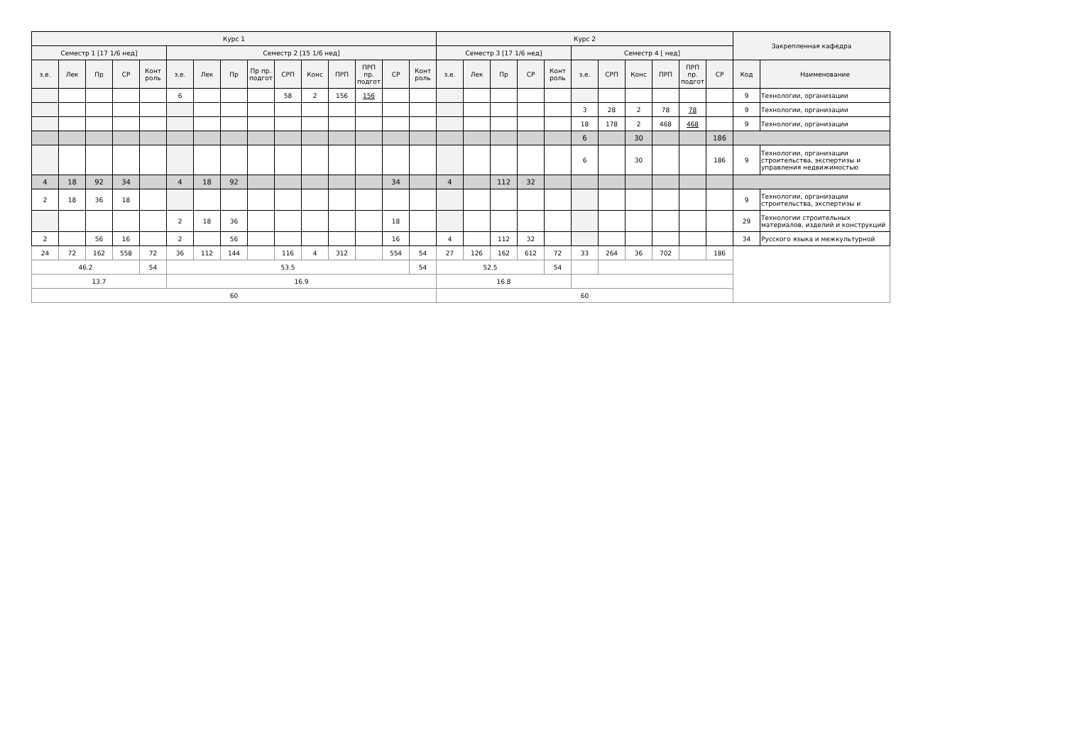| Курс 1 | | | | | | | | | | | | | | | Курс 2 | | | | | | | | | | | Закрепленная кафедра | |
| --- | --- | --- | --- | --- | --- | --- | --- | --- | --- | --- | --- | --- | --- | --- | --- | --- | --- | --- | --- | --- | --- | --- | --- | --- | --- | --- | --- |
| Семестр 1 [17 1/6 нед] | | | | | Семестр 2 [15 1/6 нед] | | | | | | | | | | Семестр 3 [17 1/6 нед] | | | | | Семестр 4 [ нед] | | | | | | | |
| з.е. | Лек | Пр | СР | Конт роль | з.е. | Лек | Пр | Пр пр. подгот | СРП | Конс | ПРП | ПРП пр. подгот | СР | Конт роль | з.е. | Лек | Пр | СР | Конт роль | з.е. | СРП | Конс | ПРП | ПРП пр. подгот | СР | Код | Наименование |
| | | | | | 6 | | | | 58 | 2 | 156 | 156 | | | | | | | | | | | | | | 9 | Технологии, организации |
| | | | | | | | | | | | | | | | | | | | | 3 | 28 | 2 | 78 | 78 | | 9 | Технологии, организации |
| | | | | | | | | | | | | | | | | | | | | 18 | 178 | 2 | 468 | 468 | | 9 | Технологии, организации |
| | | | | | | | | | | | | | | | | | | | | 6 | | 30 | | | 186 | | |
| | | | | | | | | | | | | | | | | | | | | 6 | | 30 | | | 186 | 9 | Технологии, организации строительства, экспертизы и управления недвижимостью |
| 4 | 18 | 92 | 34 | | 4 | 18 | 92 | | | | | | 34 | | 4 | | 112 | 32 | | | | | | | | | |
| 2 | 18 | 36 | 18 | | | | | | | | | | | | | | | | | | | | | | | 9 | Технологии, организации строительства, экспертизы и |
| | | | | | 2 | 18 | 36 | | | | | | 18 | | | | | | | | | | | | | 29 | Технологии строительных материалов, изделий и конструкций |
| 2 | | 56 | 16 | | 2 | | 56 | | | | | | 16 | | 4 | | 112 | 32 | | | | | | | | 34 | Русского языка и межкультурной |
| 24 | 72 | 162 | 558 | 72 | 36 | 112 | 144 | | 116 | 4 | 312 | | 554 | 54 | 27 | 126 | 162 | 612 | 72 | 33 | 264 | 36 | 702 | | 186 | | |
| 46.2 | | | | 54 | 53.5 | | | | | | | | | 54 | 52.5 | | | | 54 | | | | | | | | |
| 13.7 | | | | | 16.9 | | | | | | | | | | 16.8 | | | | | | | | | | | | |
| 60 | | | | | | | | | | | | | | | 60 | | | | | | | | | | | | |